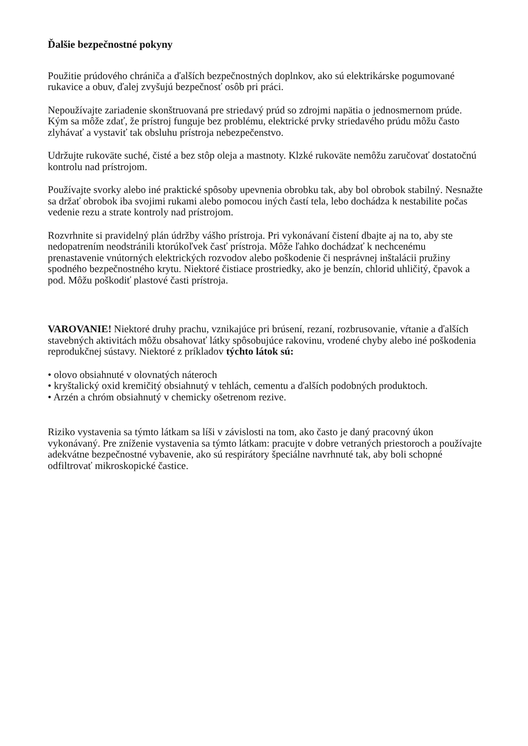Ďalšie bezpečnostné pokyny
Použitie prúdového chrániča a ďalších bezpečnostných doplnkov, ako sú elektrikárske pogumované rukavice a obuv, ďalej zvyšujú bezpečnosť osôb pri práci.
Nepoužívajte zariadenie skonštruovaná pre striedavý prúd so zdrojmi napätia o jednosmernom prúde. Kým sa môže zdať, že prístroj funguje bez problému, elektrické prvky striedavého prúdu môžu často zlyhávať a vystaviť tak obsluhu prístroja nebezpečenstvo.
Udržujte rukoväte suché, čisté a bez stôp oleja a mastnoty. Klzké rukoväte nemôžu zaručovať dostatočnú kontrolu nad prístrojom.
Používajte svorky alebo iné praktické spôsoby upevnenia obrobku tak, aby bol obrobok stabilný. Nesnažte sa držať obrobok iba svojimi rukami alebo pomocou iných častí tela, lebo dochádza k nestabilite počas vedenie rezu a strate kontroly nad prístrojom.
Rozvrhnite si pravidelný plán údržby vášho prístroja. Pri vykonávaní čistení dbajte aj na to, aby ste nedopatrením neodstránili ktorúkoľvek časť prístroja. Môže ľahko dochádzať k nechcenému prenastavenie vnútorných elektrických rozvodov alebo poškodenie či nesprávnej inštalácii pružiny spodného bezpečnostného krytu. Niektoré čistiace prostriedky, ako je benzín, chlorid uhličitý, čpavok a pod. Môžu poškodiť plastové časti prístroja.
VAROVANIE! Niektoré druhy prachu, vznikajúce pri brúsení, rezaní, rozbrusovanie, vŕtanie a ďalších stavebných aktivitách môžu obsahovať látky spôsobujúce rakovinu, vrodené chyby alebo iné poškodenia reprodukčnej sústavy. Niektoré z príkladov týchto látok sú:
• olovo obsiahnuté v olovnatých náteroch
• kryštalický oxid kremičitý obsiahnutý v tehlách, cementu a ďalších podobných produktoch.
• Arzén a chróm obsiahnutý v chemicky ošetrenom rezive.
Riziko vystavenia sa týmto látkam sa líši v závislosti na tom, ako často je daný pracovný úkon vykonávaný. Pre zníženie vystavenia sa týmto látkam: pracujte v dobre vetraných priestoroch a používajte adekvátne bezpečnostné vybavenie, ako sú respirátory špeciálne navrhnuté tak, aby boli schopné odfiltrovať mikroskopické častice.